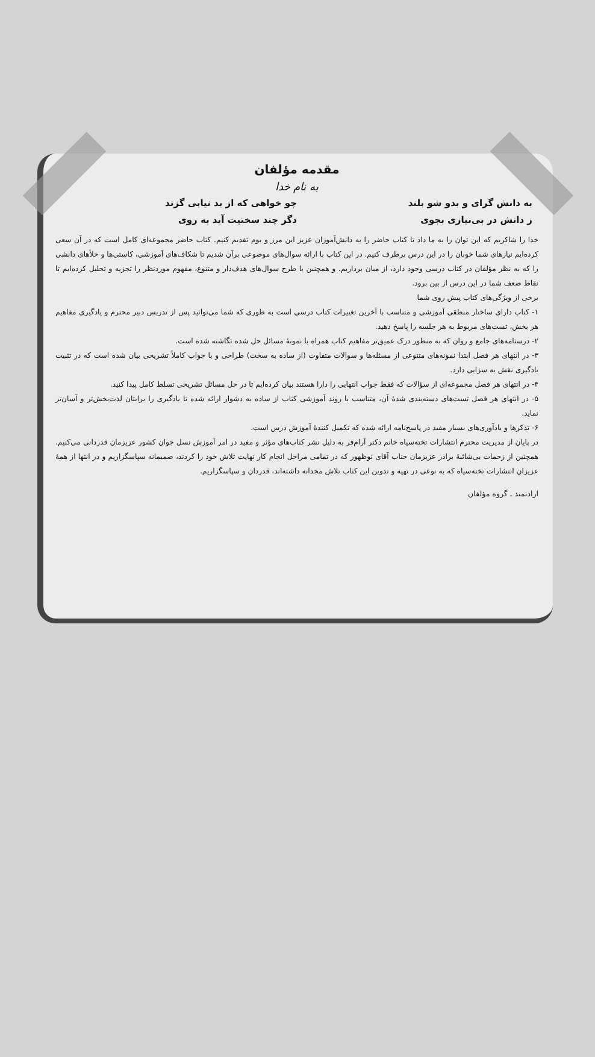مقدمه مؤلفان
به نام خدا
به دانش گرای و بدو شو بلند
چو خواهی که از بد نیابی گزند
ز دانش در بی‌نیازی بجوی
دگر چند سختیت آید به روی
خدا را شاکریم که این توان را به ما داد تا کتاب حاضر را به دانش‌آموزان عزیز این مرز و بوم تقدیم کنیم. کتاب حاضر مجموعه‌ای کامل است که در آن سعی کرده‌ایم نیازهای شما خوبان را در این درس برطرف کنیم. در این کتاب با ارائه سوال‌های موضوعی برآن شدیم تا شکاف‌های آموزشی، کاستی‌ها و خلأهای دانشی را که به نظر مؤلفان در کتاب درسی وجود دارد، از میان برداریم. و همچنین با طرح سوال‌های هدف‌دار و متنوع، مفهوم موردنظر را تجزیه و تحلیل کرده‌ایم تا نقاط ضعف شما در این درس از بین برود.
برخی از ویژگی‌های کتاب پیش روی شما
۱- کتاب دارای ساختار منطقی آموزشی و متناسب با آخرین تغییرات کتاب درسی است به طوری که شما می‌توانید پس از تدریس دبیر محترم و یادگیری مفاهیم هر بخش، تست‌های مربوط به هر جلسه را پاسخ دهید.
۲- درسنامه‌های جامع و روان که به منظور درک عمیق‌تر مفاهیم کتاب همراه با نمونهٔ مسائل حل شده نگاشته شده است.
۳- در انتهای هر فصل ابتدا نمونه‌های متنوعی از مسئله‌ها و سوالات متفاوت (از ساده به سخت) طراحی و با جواب کاملاً تشریحی بیان شده است که در تثبیت یادگیری نقش به سزایی دارد.
۴- در انتهای هر فصل مجموعه‌ای از سؤالات که فقط جواب انتهایی را دارا هستند بیان کرده‌ایم تا در حل مسائل تشریحی تسلط کامل پیدا کنید.
۵- در انتهای هر فصل تست‌های دسته‌بندی شدهٔ آن، متناسب با روند آموزشی کتاب از ساده به دشوار ارائه شده تا یادگیری را برایتان لذت‌بخش‌تر و آسان‌تر نماید.
۶- تذکرها و یادآوری‌های بسیار مفید در پاسخ‌نامه ارائه شده که تکمیل کنندهٔ آموزش درس است.
در پایان از مدیریت محترم انتشارات تخته‌سیاه خانم دکتر آرام‌فر به دلیل نشر کتاب‌های مؤثر و مفید در امر آموزش نسل جوان کشور عزیزمان قدردانی می‌کنیم. همچنین از زحمات بی‌شائبهٔ برادر عزیزمان جناب آقای نوظهور که در تمامی مراحل انجام کار نهایت تلاش خود را کردند، صمیمانه سپاسگزاریم و در انتها از همهٔ عزیزان انتشارات تخته‌سیاه که به نوعی در تهیه و تدوین این کتاب تلاش مجدانه داشته‌اند، قدردان و سپاسگزاریم.
ارادتمند ـ گروه مؤلفان